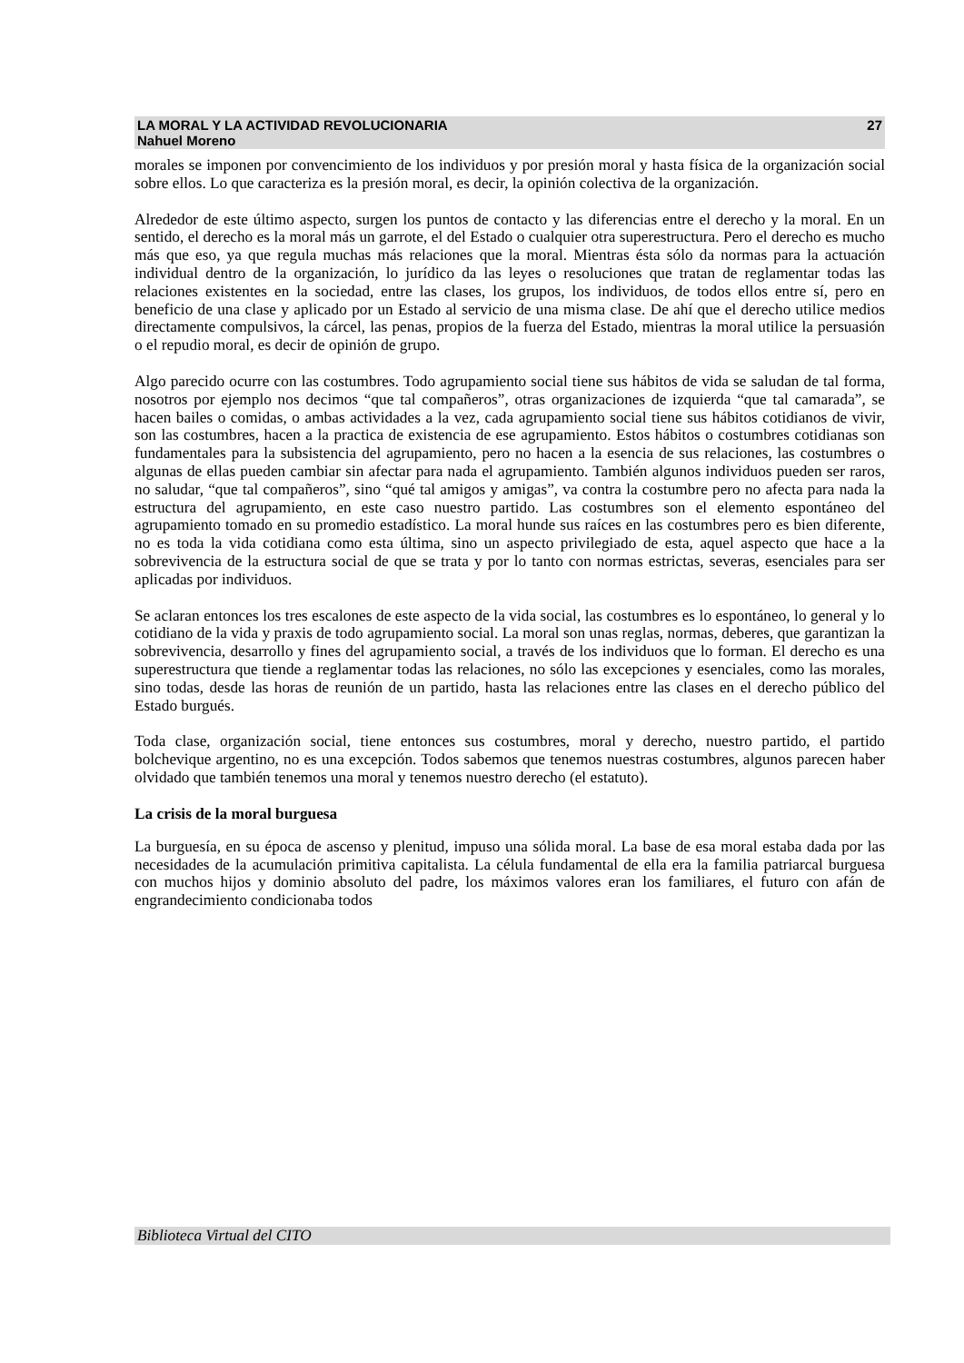LA MORAL Y LA ACTIVIDAD REVOLUCIONARIA
Nahuel Moreno
27
morales se imponen por convencimiento de los individuos y por presión moral y hasta física de la organización social sobre ellos. Lo que caracteriza es la presión moral, es decir, la opinión colectiva de la organización.
Alrededor de este último aspecto, surgen los puntos de contacto y las diferencias entre el derecho y la moral. En un sentido, el derecho es la moral más un garrote, el del Estado o cualquier otra superestructura. Pero el derecho es mucho más que eso, ya que regula muchas más relaciones que la moral. Mientras ésta sólo da normas para la actuación individual dentro de la organización, lo jurídico da las leyes o resoluciones que tratan de reglamentar todas las relaciones existentes en la sociedad, entre las clases, los grupos, los individuos, de todos ellos entre sí, pero en beneficio de una clase y aplicado por un Estado al servicio de una misma clase. De ahí que el derecho utilice medios directamente compulsivos, la cárcel, las penas, propios de la fuerza del Estado, mientras la moral utilice la persuasión o el repudio moral, es decir de opinión de grupo.
Algo parecido ocurre con las costumbres. Todo agrupamiento social tiene sus hábitos de vida se saludan de tal forma, nosotros por ejemplo nos decimos “que tal compañeros”, otras organizaciones de izquierda “que tal camarada”, se hacen bailes o comidas, o ambas actividades a la vez, cada agrupamiento social tiene sus hábitos cotidianos de vivir, son las costumbres, hacen a la practica de existencia de ese agrupamiento. Estos hábitos o costumbres cotidianas son fundamentales para la subsistencia del agrupamiento, pero no hacen a la esencia de sus relaciones, las costumbres o algunas de ellas pueden cambiar sin afectar para nada el agrupamiento. También algunos individuos pueden ser raros, no saludar, “que tal compañeros”, sino “qué tal amigos y amigas”, va contra la costumbre pero no afecta para nada la estructura del agrupamiento, en este caso nuestro partido. Las costumbres son el elemento espontáneo del agrupamiento tomado en su promedio estadístico. La moral hunde sus raíces en las costumbres pero es bien diferente, no es toda la vida cotidiana como esta última, sino un aspecto privilegiado de esta, aquel aspecto que hace a la sobrevivencia de la estructura social de que se trata y por lo tanto con normas estrictas, severas, esenciales para ser aplicadas por individuos.
Se aclaran entonces los tres escalones de este aspecto de la vida social, las costumbres es lo espontáneo, lo general y lo cotidiano de la vida y praxis de todo agrupamiento social. La moral son unas reglas, normas, deberes, que garantizan la sobrevivencia, desarrollo y fines del agrupamiento social, a través de los individuos que lo forman. El derecho es una superestructura que tiende a reglamentar todas las relaciones, no sólo las excepciones y esenciales, como las morales, sino todas, desde las horas de reunión de un partido, hasta las relaciones entre las clases en el derecho público del Estado burgués.
Toda clase, organización social, tiene entonces sus costumbres, moral y derecho, nuestro partido, el partido bolchevique argentino, no es una excepción. Todos sabemos que tenemos nuestras costumbres, algunos parecen haber olvidado que también tenemos una moral y tenemos nuestro derecho (el estatuto).
La crisis de la moral burguesa
La burguesía, en su época de ascenso y plenitud, impuso una sólida moral. La base de esa moral estaba dada por las necesidades de la acumulación primitiva capitalista. La célula fundamental de ella era la familia patriarcal burguesa con muchos hijos y dominio absoluto del padre, los máximos valores eran los familiares, el futuro con afán de engrandecimiento condicionaba todos
Biblioteca Virtual del CITO